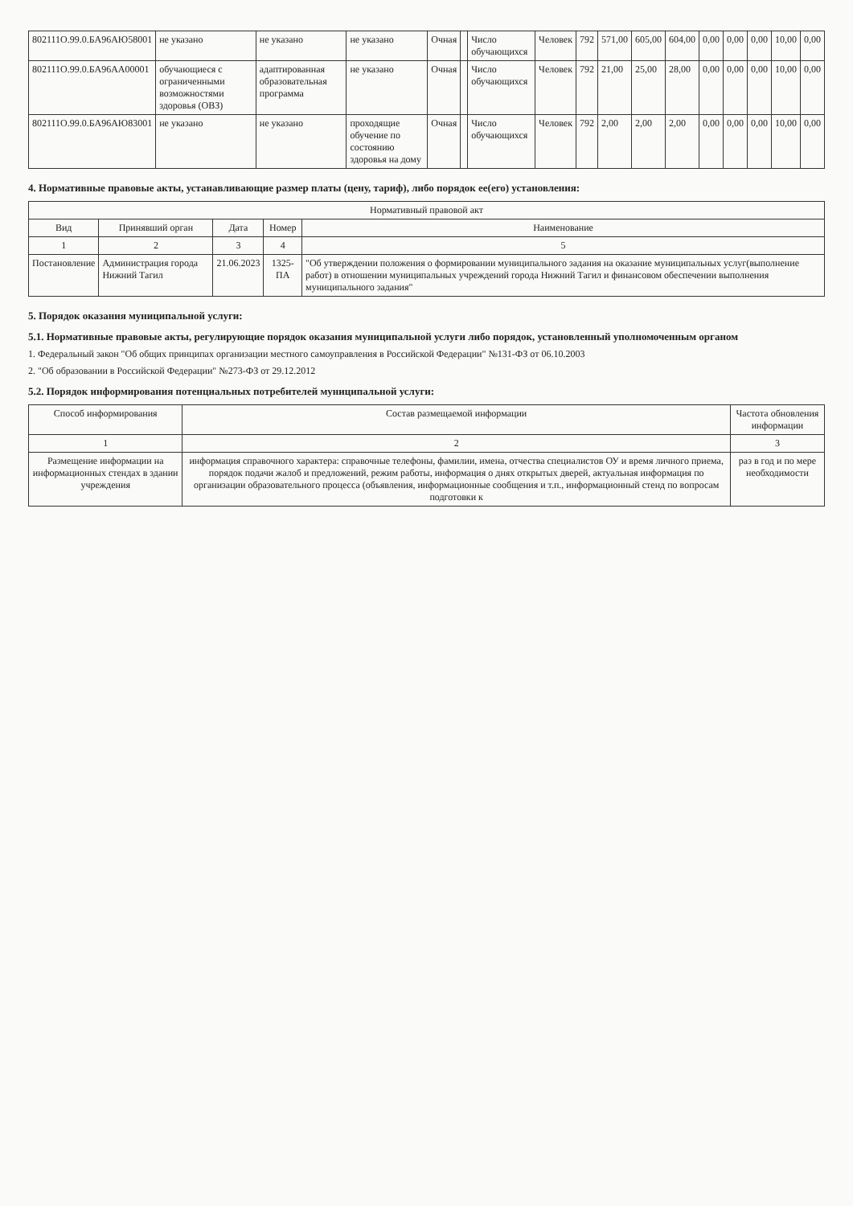| 802111О.99.0.БА96АЮ58001 | не указано | не указано | не указано | Очная | | Число обучающихся | Человек | 792 | 571,00 | 605,00 | 604,00 | 0,00 | 0,00 | 0,00 | 10,00 | 0,00 |
| 802111О.99.0.БА96АА00001 | обучающиеся с ограниченными возможностями здоровья (ОВЗ) | адаптированная образовательная программа | не указано | Очная | | Число обучающихся | Человек | 792 | 21,00 | 25,00 | 28,00 | 0,00 | 0,00 | 0,00 | 10,00 | 0,00 |
| 802111О.99.0.БА96АЮ83001 | не указано | не указано | проходящие обучение по состоянию здоровья на дому | Очная | | Число обучающихся | Человек | 792 | 2,00 | 2,00 | 2,00 | 0,00 | 0,00 | 0,00 | 10,00 | 0,00 |
4. Нормативные правовые акты, устанавливающие размер платы (цену, тариф), либо порядок ее(его) установления:
| Нормативный правовой акт | | | | |
| --- | --- | --- | --- | --- |
| Вид | Принявший орган | Дата | Номер | Наименование |
| 1 | 2 | 3 | 4 | 5 |
| Постановление | Администрация города Нижний Тагил | 21.06.2023 | 1325-ПА | "Об утверждении положения о формировании муниципального задания на оказание муниципальных услуг(выполнение работ) в отношении муниципальных учреждений города Нижний Тагил и финансовом обеспечении выполнения муниципального задания" |
5. Порядок оказания муниципальной услуги:
5.1. Нормативные правовые акты, регулирующие порядок оказания муниципальной услуги либо порядок, установленный уполномоченным органом
1. Федеральный закон "Об общих принципах организации местного самоуправления в Российской Федерации" №131-ФЗ от 06.10.2003
2. "Об образовании в Российской Федерации" №273-ФЗ от 29.12.2012
5.2. Порядок информирования потенциальных потребителей муниципальной услуги:
| Способ информирования | Состав размещаемой информации | Частота обновления информации |
| --- | --- | --- |
| 1 | 2 | 3 |
| Размещение информации на информационных стендах в здании учреждения | информация справочного характера: справочные телефоны, фамилии, имена, отчества специалистов ОУ и время личного приема, порядок подачи жалоб и предложений, режим работы, информация о днях открытых дверей, актуальная информация по организации образовательного процесса (объявления, информационные сообщения и т.п., информационный стенд по вопросам подготовки к | раз в год и по мере необходимости |